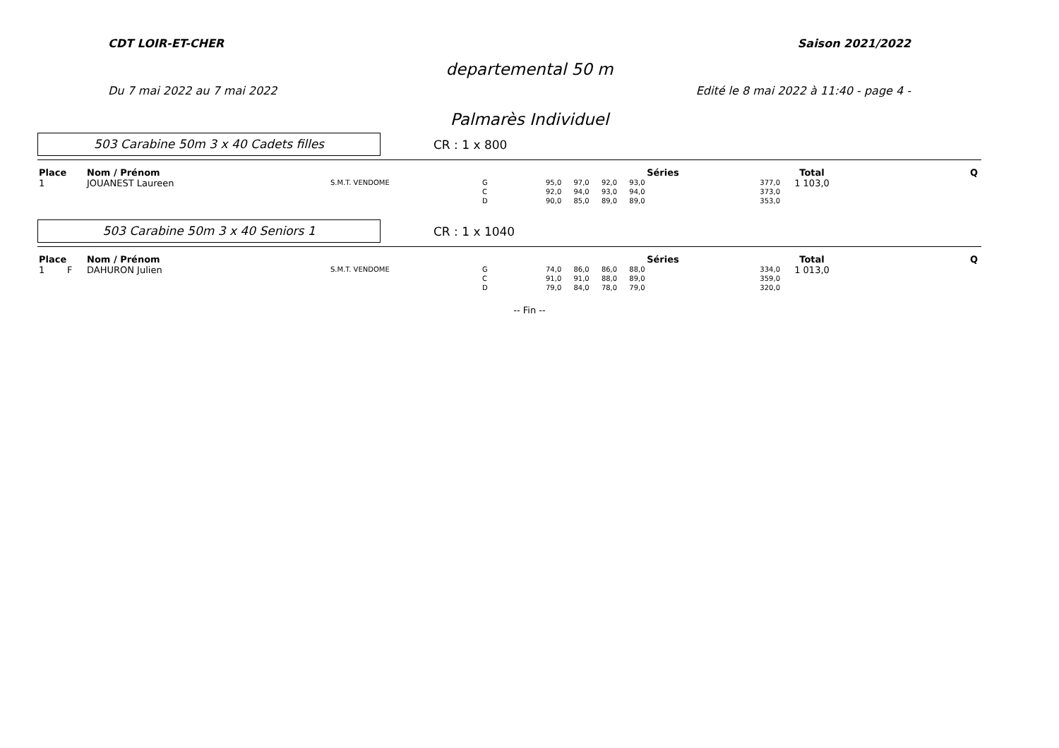CDT LOIR-ET-CHER Saison 2021/2022
departemental 50 m
Du 7 mai 2022 au 7 mai 2022 Edité le 8 mai 2022 à 11:40 - page 4 -
Palmarès Individuel
503 Carabine 50m 3 x 40 Cadets filles
CR : 1 x 800
| Place | | Nom / Prénom | | | Séries | | Total | Q |
| --- | --- | --- | --- | --- | --- | --- | --- | --- |
| 1 | | JOUANEST Laureen | S.M.T. VENDOME | G C D | 95,0 97,0 92,0 93,0 92,0 94,0 93,0 94,0 90,0 85,0 89,0 89,0 | 377,0 373,0 353,0 | 1 103,0 | |
503 Carabine 50m 3 x 40 Seniors 1
CR : 1 x 1040
| Place | | Nom / Prénom | | | Séries | | Total | Q |
| --- | --- | --- | --- | --- | --- | --- | --- | --- |
| 1 | F | DAHURON Julien | S.M.T. VENDOME | G C D | 74,0 86,0 86,0 88,0 91,0 91,0 88,0 89,0 79,0 84,0 78,0 79,0 | 334,0 359,0 320,0 | 1 013,0 | |
-- Fin --